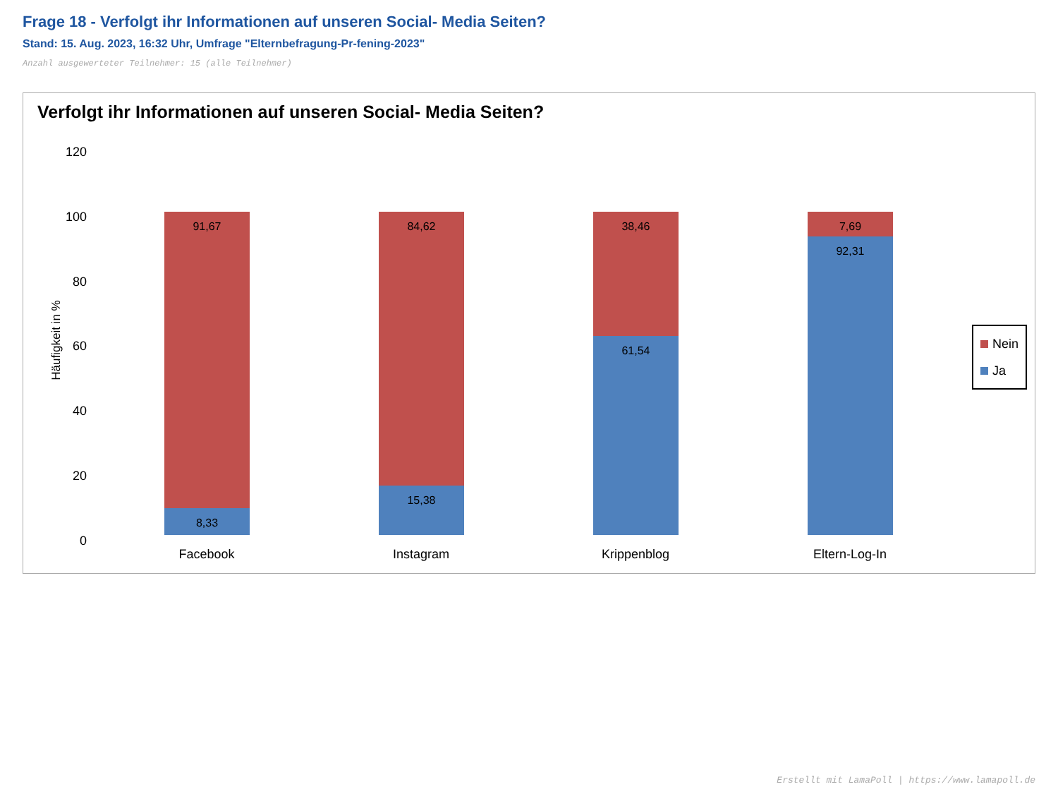Frage 18 - Verfolgt ihr Informationen auf unseren Social- Media Seiten?
Stand: 15. Aug. 2023, 16:32 Uhr, Umfrage "Elternbefragung-Pr-fening-2023"
Anzahl ausgewerteter Teilnehmer: 15 (alle Teilnehmer)
Verfolgt ihr Informationen auf unseren Social- Media Seiten?
120
100
80
60
40
20
0
Häufigkeit in %
91,67
8,33
84,62
15,38
38,46
61,54
7,69
92,31
Facebook Instagram Krippenblog Eltern-Log-In
Nein
Ja
Erstellt mit LamaPoll | https://www.lamapoll.de